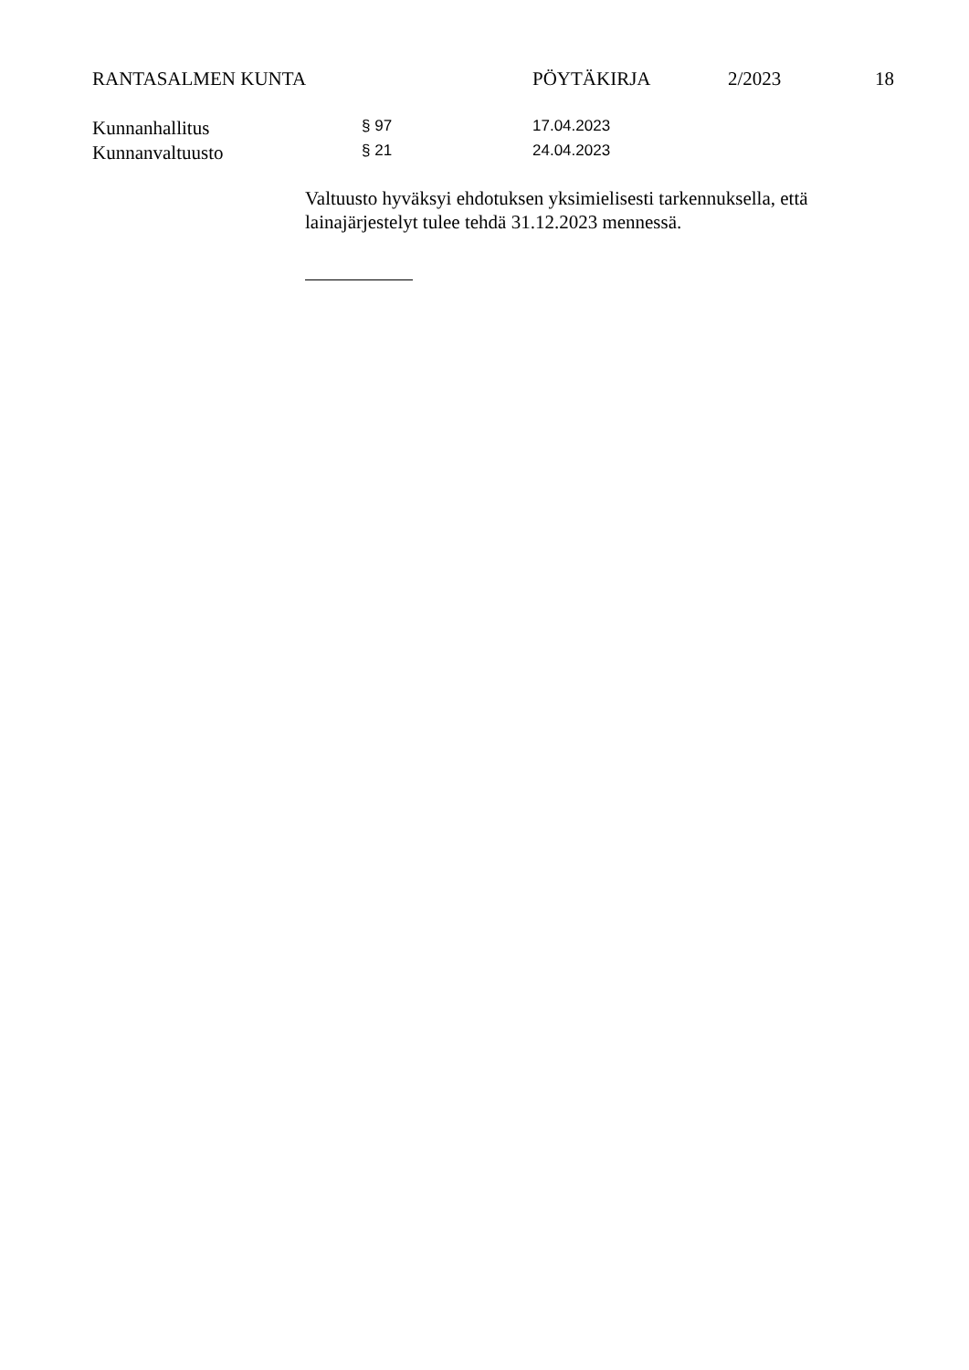RANTASALMEN KUNTA PÖYTÄKIRJA 2/2023 18
| Kunnanhallitus | § 97 | 17.04.2023 |
| Kunnanvaltuusto | § 21 | 24.04.2023 |
Valtuusto hyväksyi ehdotuksen yksimielisesti tarkennuksella, että lainajärjestelyt tulee tehdä 31.12.2023 mennessä.